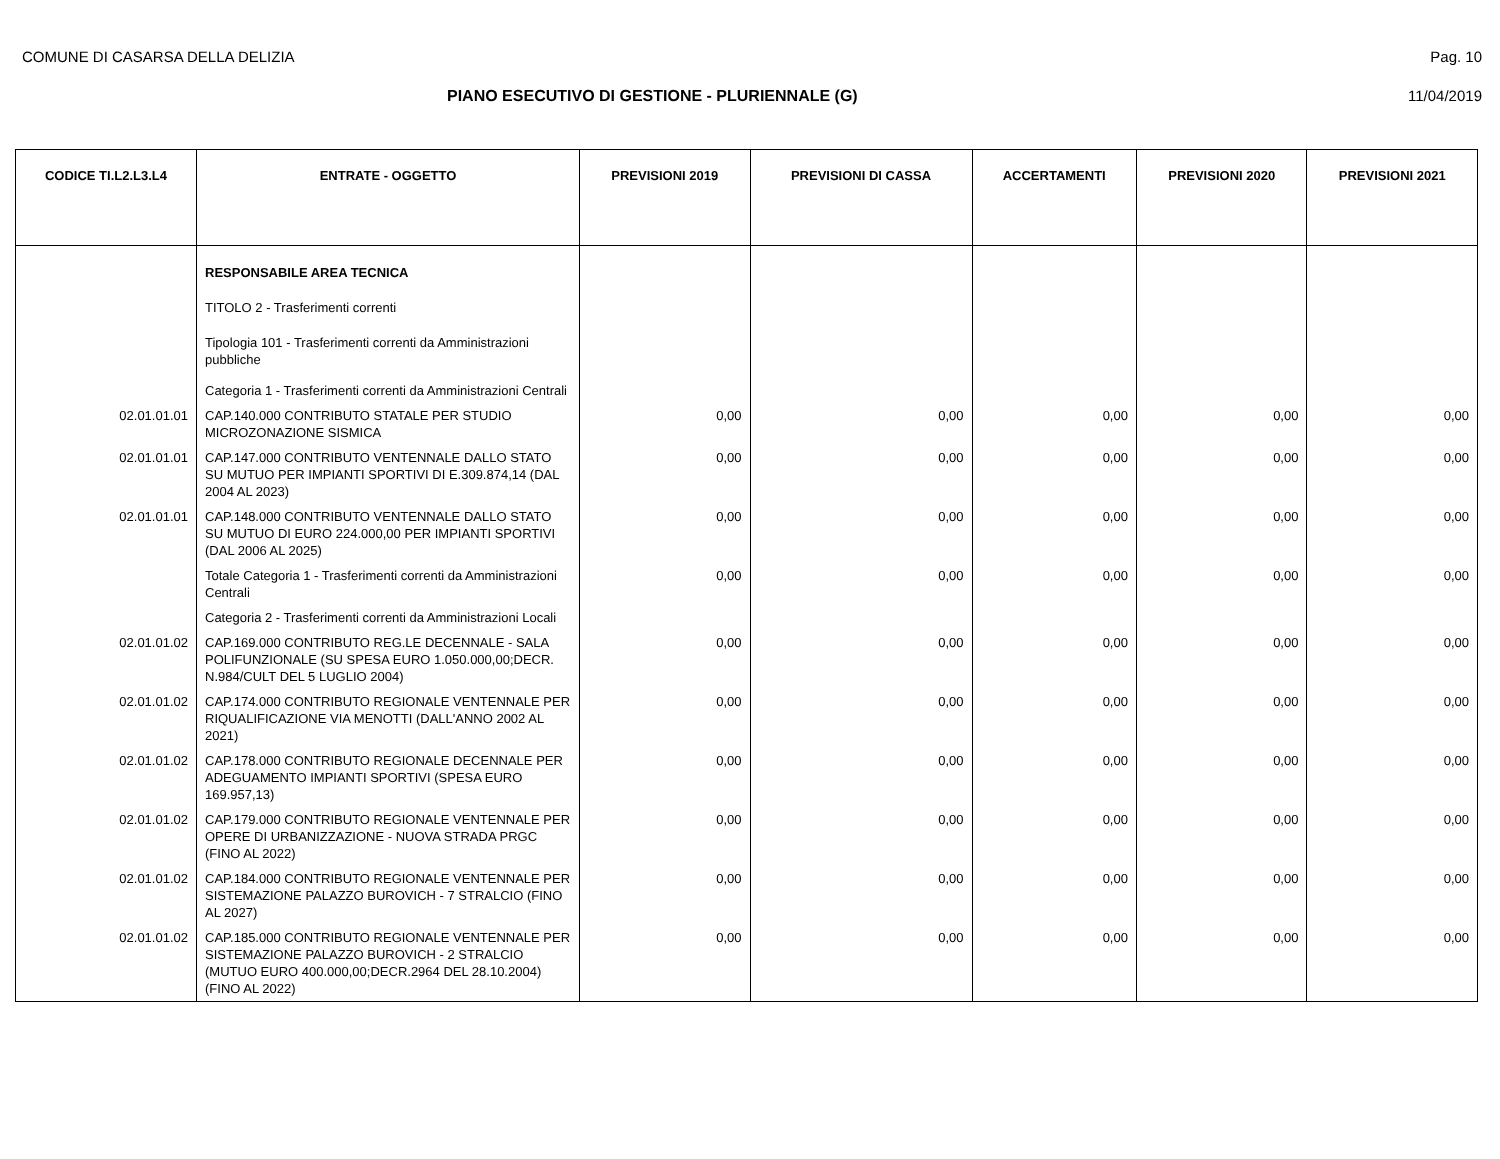COMUNE DI CASARSA DELLA DELIZIA Pag. 10
PIANO ESECUTIVO DI GESTIONE - PLURIENNALE (G)
11/04/2019
| CODICE TI.L2.L3.L4 | ENTRATE - OGGETTO | PREVISIONI 2019 | PREVISIONI DI CASSA | ACCERTAMENTI | PREVISIONI 2020 | PREVISIONI 2021 |
| --- | --- | --- | --- | --- | --- | --- |
| | RESPONSABILE AREA TECNICA | | | | | |
| | TITOLO 2 - Trasferimenti correnti | | | | | |
| | Tipologia 101 - Trasferimenti correnti da Amministrazioni pubbliche | | | | | |
| | Categoria 1 - Trasferimenti correnti da Amministrazioni Centrali | | | | | |
| 02.01.01.01 | CAP.140.000 CONTRIBUTO STATALE PER STUDIO MICROZONAZIONE SISMICA | 0,00 | 0,00 | 0,00 | 0,00 | 0,00 |
| 02.01.01.01 | CAP.147.000 CONTRIBUTO VENTENNALE DALLO STATO SU MUTUO PER IMPIANTI SPORTIVI DI E.309.874,14 (DAL 2004 AL 2023) | 0,00 | 0,00 | 0,00 | 0,00 | 0,00 |
| 02.01.01.01 | CAP.148.000 CONTRIBUTO VENTENNALE DALLO STATO SU MUTUO DI EURO 224.000,00 PER IMPIANTI SPORTIVI (DAL 2006 AL 2025) | 0,00 | 0,00 | 0,00 | 0,00 | 0,00 |
| | Totale Categoria 1 - Trasferimenti correnti da Amministrazioni Centrali | 0,00 | 0,00 | 0,00 | 0,00 | 0,00 |
| | Categoria 2 - Trasferimenti correnti da Amministrazioni Locali | | | | | |
| 02.01.01.02 | CAP.169.000 CONTRIBUTO REG.LE DECENNALE - SALA POLIFUNZIONALE (SU SPESA EURO 1.050.000,00;DECR. N.984/CULT DEL 5 LUGLIO 2004) | 0,00 | 0,00 | 0,00 | 0,00 | 0,00 |
| 02.01.01.02 | CAP.174.000 CONTRIBUTO REGIONALE VENTENNALE PER RIQUALIFICAZIONE VIA MENOTTI (DALL'ANNO 2002 AL 2021) | 0,00 | 0,00 | 0,00 | 0,00 | 0,00 |
| 02.01.01.02 | CAP.178.000 CONTRIBUTO REGIONALE DECENNALE PER ADEGUAMENTO IMPIANTI SPORTIVI (SPESA EURO 169.957,13) | 0,00 | 0,00 | 0,00 | 0,00 | 0,00 |
| 02.01.01.02 | CAP.179.000 CONTRIBUTO REGIONALE VENTENNALE PER OPERE DI URBANIZZAZIONE - NUOVA STRADA PRGC (FINO AL 2022) | 0,00 | 0,00 | 0,00 | 0,00 | 0,00 |
| 02.01.01.02 | CAP.184.000 CONTRIBUTO REGIONALE VENTENNALE PER SISTEMAZIONE PALAZZO BUROVICH - 7 STRALCIO (FINO AL 2027) | 0,00 | 0,00 | 0,00 | 0,00 | 0,00 |
| 02.01.01.02 | CAP.185.000 CONTRIBUTO REGIONALE VENTENNALE PER SISTEMAZIONE PALAZZO BUROVICH - 2 STRALCIO (MUTUO EURO 400.000,00;DECR.2964 DEL 28.10.2004) (FINO AL 2022) | 0,00 | 0,00 | 0,00 | 0,00 | 0,00 |